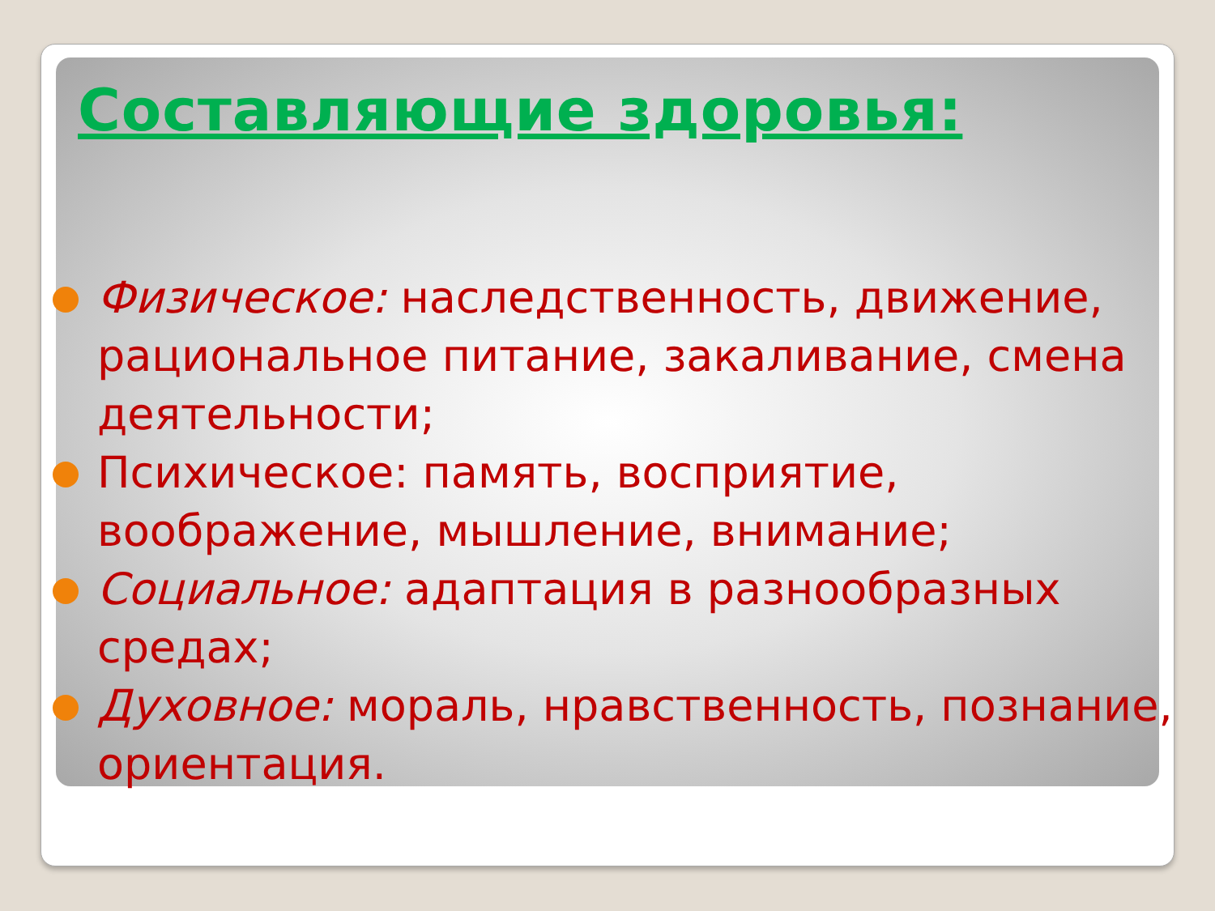Составляющие здоровья:
Физическое: наследственность, движение, рациональное питание, закаливание, смена деятельности;
Психическое: память, восприятие, воображение, мышление, внимание;
Социальное: адаптация в разнообразных средах;
Духовное: мораль, нравственность, познание, ориентация.